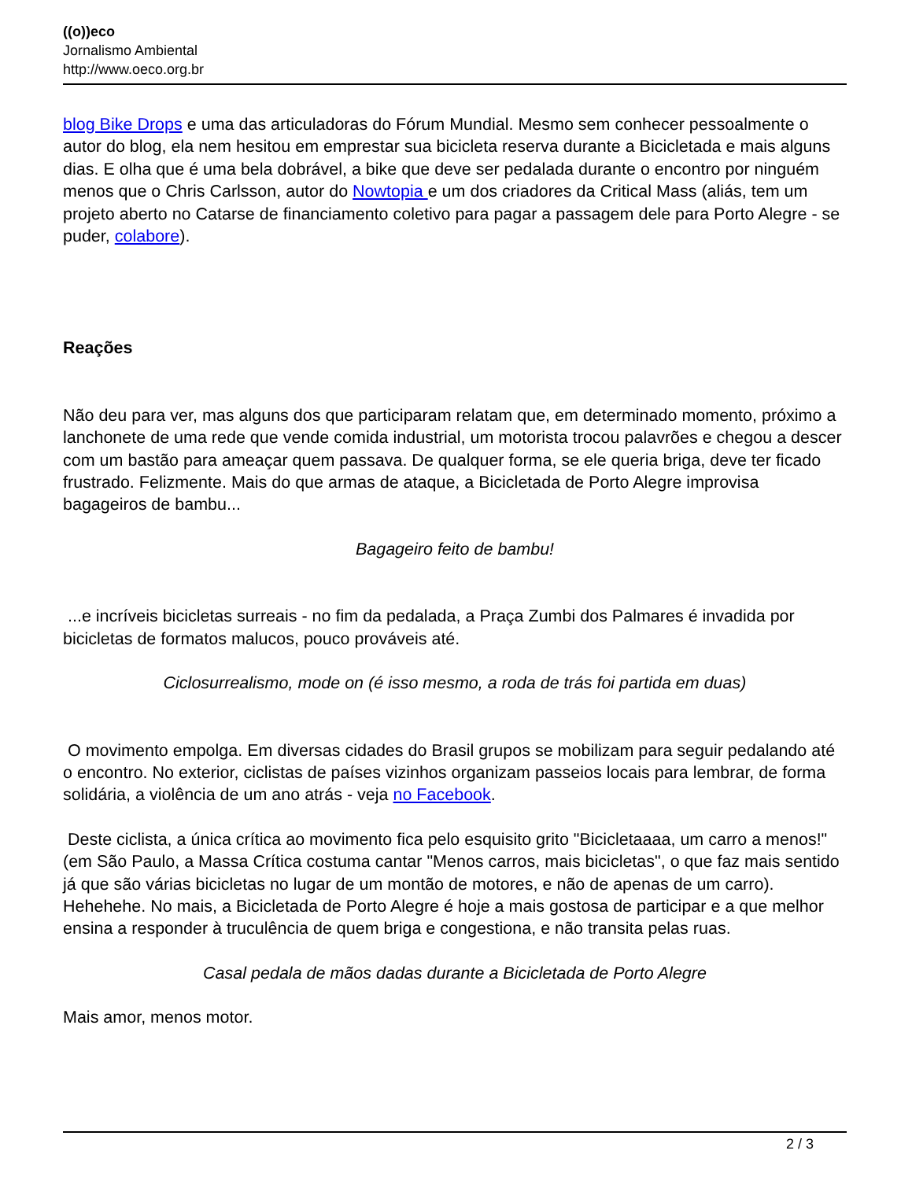((o))eco
Jornalismo Ambiental
http://www.oeco.org.br
blog Bike Drops e uma das articuladoras do Fórum Mundial. Mesmo sem conhecer pessoalmente o autor do blog, ela nem hesitou em emprestar sua bicicleta reserva durante a Bicicletada e mais alguns dias. E olha que é uma bela dobrável, a bike que deve ser pedalada durante o encontro por ninguém menos que o Chris Carlsson, autor do Nowtopia e um dos criadores da Critical Mass (aliás, tem um projeto aberto no Catarse de financiamento coletivo para pagar a passagem dele para Porto Alegre - se puder, colabore).
Reações
Não deu para ver, mas alguns dos que participaram relatam que, em determinado momento, próximo a lanchonete de uma rede que vende comida industrial, um motorista trocou palavrões e chegou a descer com um bastão para ameaçar quem passava. De qualquer forma, se ele queria briga, deve ter ficado frustrado. Felizmente. Mais do que armas de ataque, a Bicicletada de Porto Alegre improvisa bagageiros de bambu...
Bagageiro feito de bambu!
...e incríveis bicicletas surreais - no fim da pedalada, a Praça Zumbi dos Palmares é invadida por bicicletas de formatos malucos, pouco prováveis até.
Ciclosurrealismo, mode on (é isso mesmo, a roda de trás foi partida em duas)
O movimento empolga. Em diversas cidades do Brasil grupos se mobilizam para seguir pedalando até o encontro. No exterior, ciclistas de países vizinhos organizam passeios locais para lembrar, de forma solidária, a violência de um ano atrás - veja no Facebook.
Deste ciclista, a única crítica ao movimento fica pelo esquisito grito "Bicicletaaaa, um carro a menos!" (em São Paulo, a Massa Crítica costuma cantar "Menos carros, mais bicicletas", o que faz mais sentido já que são várias bicicletas no lugar de um montão de motores, e não de apenas de um carro). Hehehehe. No mais, a Bicicletada de Porto Alegre é hoje a mais gostosa de participar e a que melhor ensina a responder à truculência de quem briga e congestiona, e não transita pelas ruas.
Casal pedala de mãos dadas durante a Bicicletada de Porto Alegre
Mais amor, menos motor.
2 / 3